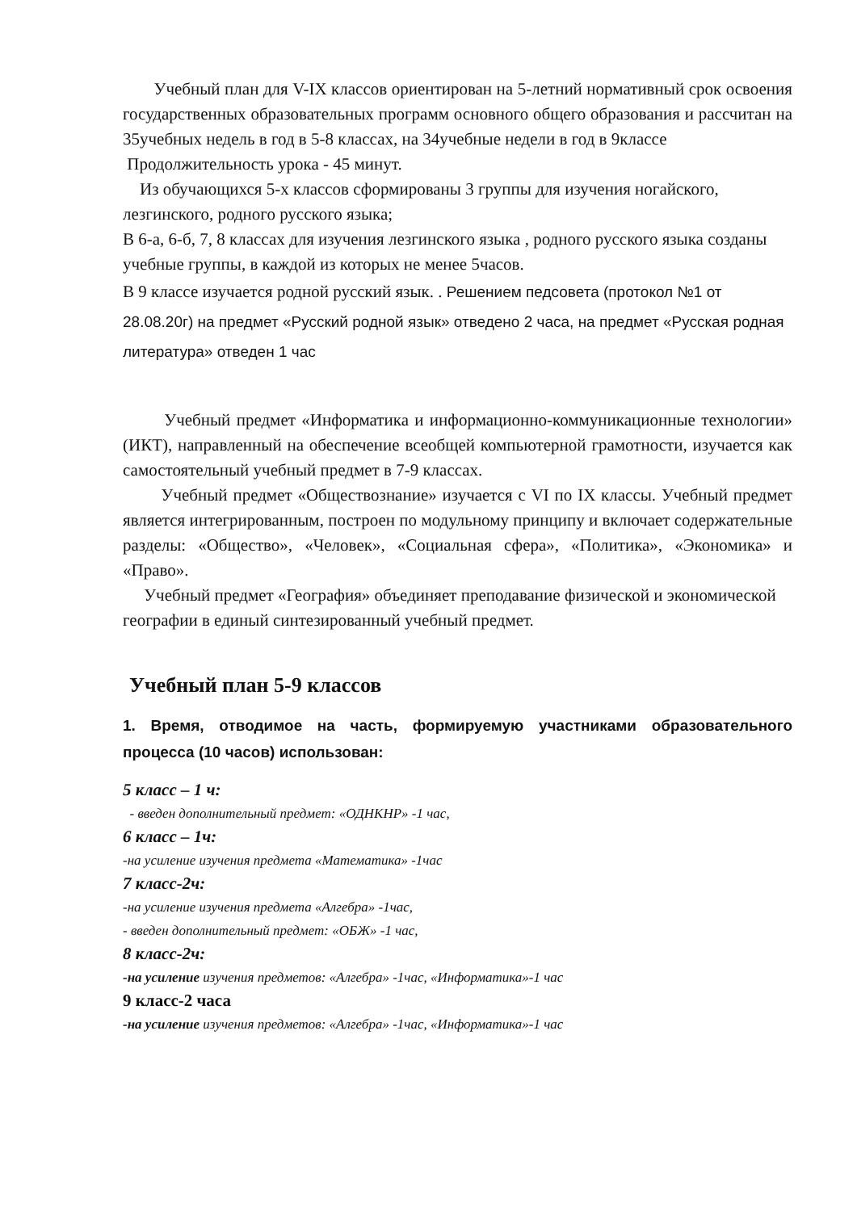Учебный план для V-IX классов ориентирован на 5-летний нормативный срок освоения государственных образовательных программ основного общего образования и рассчитан на 35учебных недель в год в 5-8 классах, на 34учебные недели в год в 9классе
Продолжительность урока - 45 минут.
Из обучающихся 5-х классов сформированы 3 группы для изучения ногайского, лезгинского, родного русского языка;
В 6-а, 6-б, 7, 8 классах для изучения лезгинского языка , родного русского языка созданы учебные группы, в каждой из которых не менее 5часов.
В 9 классе изучается родной русский язык. . Решением педсовета (протокол №1 от 28.08.20г) на предмет «Русский родной язык» отведено 2 часа, на предмет «Русская родная литература» отведен 1 час
Учебный предмет «Информатика и информационно-коммуникационные технологии» (ИКТ), направленный на обеспечение всеобщей компьютерной грамотности, изучается как самостоятельный учебный предмет в 7-9 классах.
Учебный предмет «Обществознание» изучается с VI по IX классы. Учебный предмет является интегрированным, построен по модульному принципу и включает содержательные разделы: «Общество», «Человек», «Социальная сфера», «Политика», «Экономика» и «Право».
Учебный предмет «География» объединяет преподавание физической и экономической географии в единый синтезированный учебный предмет.
Учебный план 5-9 классов
1. Время, отводимое на часть, формируемую участниками образовательного процесса (10 часов) использован:
5 класс – 1 ч:
- введен дополнительный предмет: «ОДНКНР» -1 час,
6 класс – 1ч:
-на усиление изучения предмета «Математика» -1час
7 класс-2ч:
-на усиление изучения предмета «Алгебра» -1час,
- введен дополнительный предмет: «ОБЖ» -1 час,
8 класс-2ч:
-на усиление изучения предметов: «Алгебра» -1час, «Информатика»-1 час
9 класс-2 часа
-на усиление изучения предметов: «Алгебра» -1час, «Информатика»-1 час